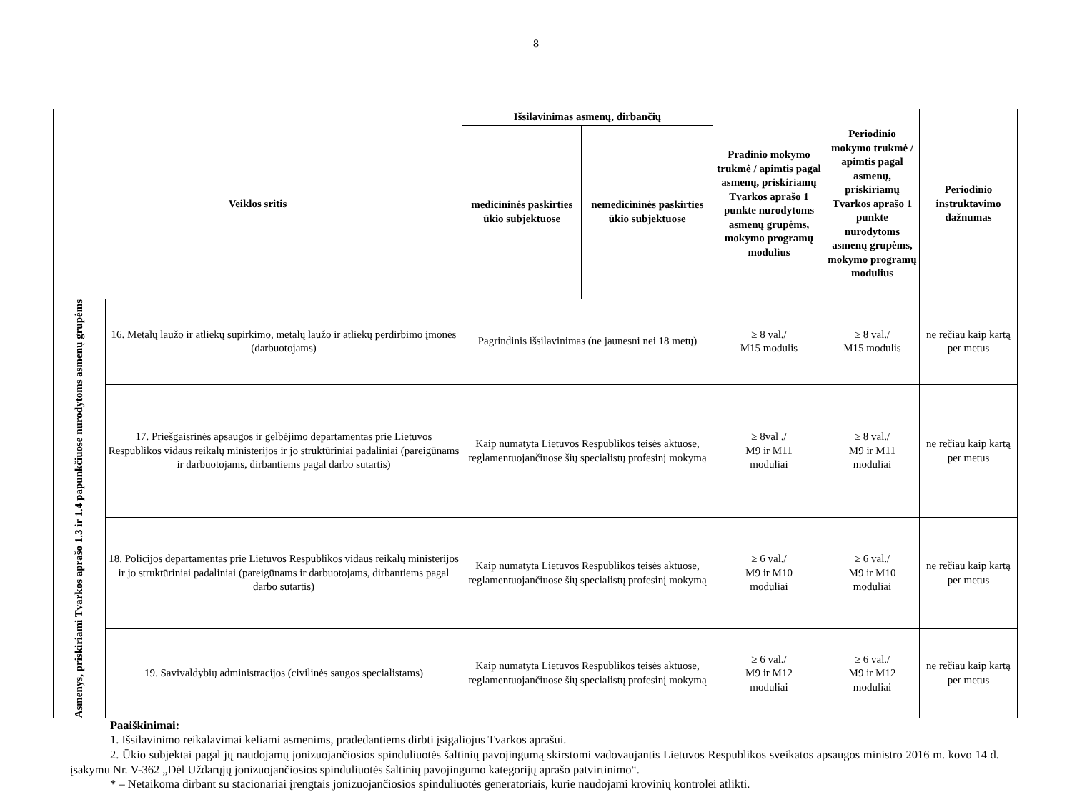8
| Veiklos sritis | | Išsilavinimas asmenų, dirbančių | | Pradinio mokymo trukmė / apimtis pagal asmenų, priskiriamų Tvarkos aprašo 1 punkte nurodytoms asmenų grupėms, mokymo programų modulius | Periodinio mokymo trukmė / apimtis pagal asmenų, priskiriamų Tvarkos aprašo 1 punkte nurodytoms asmenų grupėms, mokymo programų modulius | Periodinio instruktavimo dažnumas |
| --- | --- | --- | --- | --- | --- | --- |
| | | medicininės paskirties ūkio subjektuose | nemedicininės paskirties ūkio subjektuose | | | |
| Asmenys, priskiriami Tvarkos aprašo 1.3 ir 1.4 papunkčiuose nurodytoms asmenų grupėms | 16. Metalų laužo ir atliekų supirkimo, metalų laužo ir atliekų perdirbimo įmonės (darbuotojams) | Pagrindinis išsilavinimas (ne jaunesni nei 18 metų) | | ≥ 8 val./ M15 modulis | ≥ 8 val./ M15 modulis | ne rečiau kaip kartą per metus |
| | 17. Priešgaisrinės apsaugos ir gelbėjimo departamentas prie Lietuvos Respublikos vidaus reikalų ministerijos ir jo struktūriniai padaliniai (pareigūnams ir darbuotojams, dirbantiems pagal darbo sutartis) | Kaip numatyta Lietuvos Respublikos teisės aktuose, reglamentuojančiuose šių specialistų profesinį mokymą | | ≥ 8val ./ M9 ir M11 moduliai | ≥ 8 val./ M9 ir M11 moduliai | ne rečiau kaip kartą per metus |
| | 18. Policijos departamentas prie Lietuvos Respublikos vidaus reikalų ministerijos ir jo struktūriniai padaliniai (pareigūnams ir darbuotojams, dirbantiems pagal darbo sutartis) | Kaip numatyta Lietuvos Respublikos teisės aktuose, reglamentuojančiuose šių specialistų profesinį mokymą | | ≥ 6 val./ M9 ir M10 moduliai | ≥ 6 val./ M9 ir M10 moduliai | ne rečiau kaip kartą per metus |
| | 19. Savivaldybių administracijos (civilinės saugos specialistams) | Kaip numatyta Lietuvos Respublikos teisės aktuose, reglamentuojančiuose šių specialistų profesinį mokymą | | ≥ 6 val./ M9 ir M12 moduliai | ≥ 6 val./ M9 ir M12 moduliai | ne rečiau kaip kartą per metus |
Paaiškinimai:
1. Išsilavinimo reikalavimai keliami asmenims, pradedantiems dirbti įsigaliojus Tvarkos aprašui.
2. Ūkio subjektai pagal jų naudojamų jonizuojančiosios spinduliuotės šaltinių pavojingumą skirstomi vadovaujantis Lietuvos Respublikos sveikatos apsaugos ministro 2016 m. kovo 14 d. įsakymu Nr. V-362 „Dėl Uždarųjų jonizuojančiosios spinduliuotės šaltinių pavojingumo kategorijų aprašo patvirtinimo“.
* – Netaikoma dirbant su stacionariai įrengtais jonizuojančiosios spinduliuotės generatoriais, kurie naudojami krovinių kontrolei atlikti.